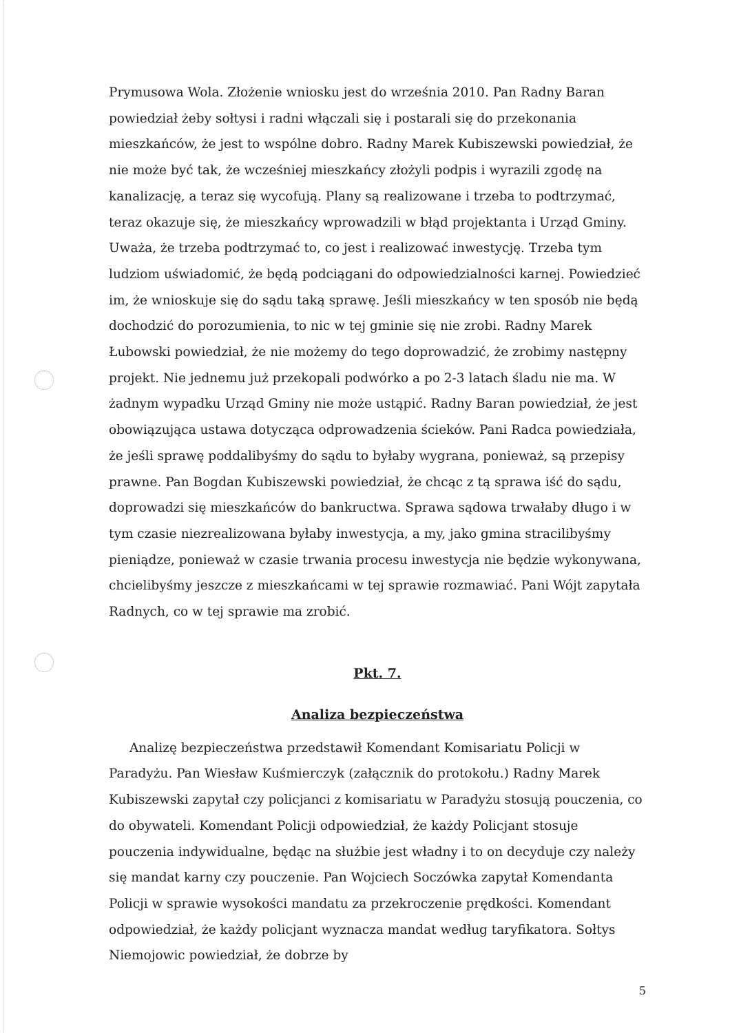Prymusowa Wola. Złożenie wniosku jest do września 2010. Pan Radny Baran powiedział żeby sołtysi i radni włączali się i postarali się do przekonania mieszkańców, że jest to wspólne dobro. Radny Marek Kubiszewski powiedział, że nie może być tak, że wcześniej mieszkańcy złożyli podpis i wyrazili zgodę na kanalizację, a teraz się wycofują. Plany są realizowane i trzeba to podtrzymać, teraz okazuje się, że mieszkańcy wprowadzili w błąd projektanta i Urząd Gminy. Uważa, że trzeba podtrzymać to, co jest i realizować inwestycję. Trzeba tym ludziom uświadomić, że będą podciągani do odpowiedzialności karnej. Powiedzieć im, że wnioskuje się do sądu taką sprawę. Jeśli mieszkańcy w ten sposób nie będą dochodzić do porozumienia, to nic w tej gminie się nie zrobi. Radny Marek Łubowski powiedział, że nie możemy do tego doprowadzić, że zrobimy następny projekt. Nie jednemu już przekopali podwórko a po 2-3 latach śladu nie ma. W żadnym wypadku Urząd Gminy nie może ustąpić. Radny Baran powiedział, że jest obowiązująca ustawa dotycząca odprowadzenia ścieków. Pani Radca powiedziała, że jeśli sprawę poddalibyśmy do sądu to byłaby wygrana, ponieważ, są przepisy prawne. Pan Bogdan Kubiszewski powiedział, że chcąc z tą sprawa iść do sądu, doprowadzi się mieszkańców do bankructwa. Sprawa sądowa trwałaby długo i w tym czasie niezrealizowana byłaby inwestycja, a my, jako gmina stracilibyśmy pieniądze, ponieważ w czasie trwania procesu inwestycja nie będzie wykonywana, chcielibyśmy jeszcze z mieszkańcami w tej sprawie rozmawiać. Pani Wójt zapytała Radnych, co w tej sprawie ma zrobić.
Pkt. 7.
Analiza bezpieczeństwa
Analizę bezpieczeństwa przedstawił Komendant Komisariatu Policji w Paradyżu. Pan Wiesław Kuśmierczyk (załącznik do protokołu.) Radny Marek Kubiszewski zapytał czy policjanci z komisariatu w Paradyżu stosują pouczenia, co do obywateli. Komendant Policji odpowiedział, że każdy Policjant stosuje pouczenia indywidualne, będąc na służbie jest władny i to on decyduje czy należy się mandat karny czy pouczenie. Pan Wojciech Soczówka zapytał Komendanta Policji w sprawie wysokości mandatu za przekroczenie prędkości. Komendant odpowiedział, że każdy policjant wyznacza mandat według taryfikatora. Sołtys Niemojowic powiedział, że dobrze by
5